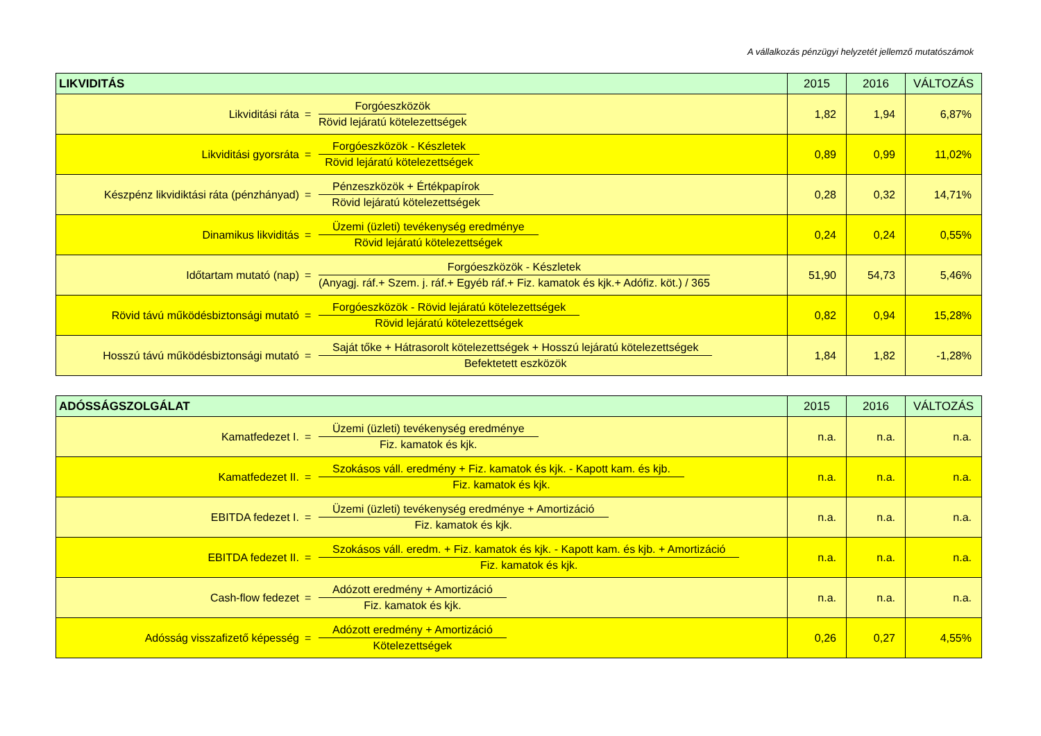A vállalkozás pénzügyi helyzetét jellemző mutatószámok
| LIKVIDITÁS | 2015 | 2016 | VÁLTOZÁS |
| --- | --- | --- | --- |
| Likviditási ráta = Forgóeszközök Rövid lejáratú kötelezettségek | 1,82 | 1,94 | 6,87% |
| Likviditási gyorsráta = Forgóeszközök - Készletek Rövid lejáratú kötelezettségek | 0,89 | 0,99 | 11,02% |
| Készpénz likvidiktási ráta (pénzhányad) = Pénzeszközök + Értékpapírok Rövid lejáratú kötelezettségek | 0,28 | 0,32 | 14,71% |
| Dinamikus likviditás = Üzemi (üzleti) tevékenység eredménye Rövid lejáratú kötelezettségek | 0,24 | 0,24 | 0,55% |
| Időtartam mutató (nap) = Forgóeszközök - Készletek (Anyagj. ráf.+ Szem. j. ráf.+ Egyéb ráf.+ Fiz. kamatok és kjk.+ Adófiz. köt.) / 365 | 51,90 | 54,73 | 5,46% |
| Rövid távú működésbiztonsági mutató = Forgóeszközök - Rövid lejáratú kötelezettségek Rövid lejáratú kötelezettségek | 0,82 | 0,94 | 15,28% |
| Hosszú távú működésbiztonsági mutató = Saját tőke + Hátrasorolt kötelezettségek + Hosszú lejáratú kötelezettségek Befektetett eszközök | 1,84 | 1,82 | -1,28% |
| ADÓSSÁGSZOLGÁLAT | 2015 | 2016 | VÁLTOZÁS |
| --- | --- | --- | --- |
| Kamatfedezet I. = Üzemi (üzleti) tevékenység eredménye Fiz. kamatok és kjk. | n.a. | n.a. | n.a. |
| Kamatfedezet II. = Szokásos váll. eredmény + Fiz. kamatok és kjk. - Kapott kam. és kjb. Fiz. kamatok és kjk. | n.a. | n.a. | n.a. |
| EBITDA fedezet I. = Üzemi (üzleti) tevékenység eredménye + Amortizáció Fiz. kamatok és kjk. | n.a. | n.a. | n.a. |
| EBITDA fedezet II. = Szokásos váll. eredm. + Fiz. kamatok és kjk. - Kapott kam. és kjb. + Amortizáció Fiz. kamatok és kjk. | n.a. | n.a. | n.a. |
| Cash-flow fedezet = Adózott eredmény + Amortizáció Fiz. kamatok és kjk. | n.a. | n.a. | n.a. |
| Adósság visszafizető képesség = Adózott eredmény + Amortizáció Kötelezettségek | 0,26 | 0,27 | 4,55% |